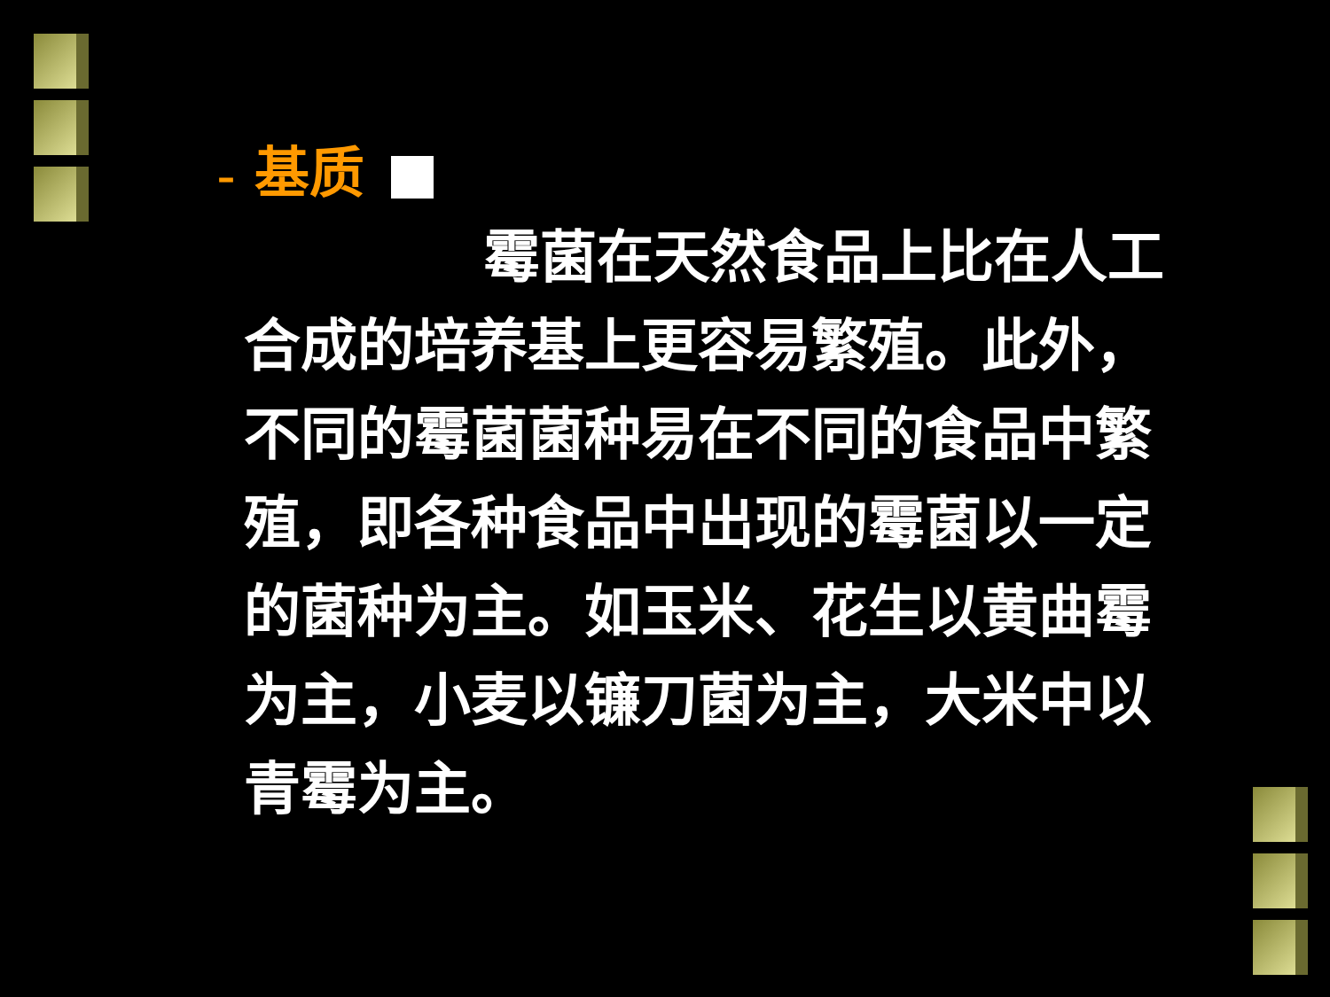– 基质
霉菌在天然食品上比在人工合成的培养基上更容易繁殖。此外，不同的霉菌菌种易在不同的食品中繁殖，即各种食品中出现的霉菌以一定的菌种为主。如玉米、花生以黄曲霉为主，小麦以镰刀菌为主，大米中以青霉为主。